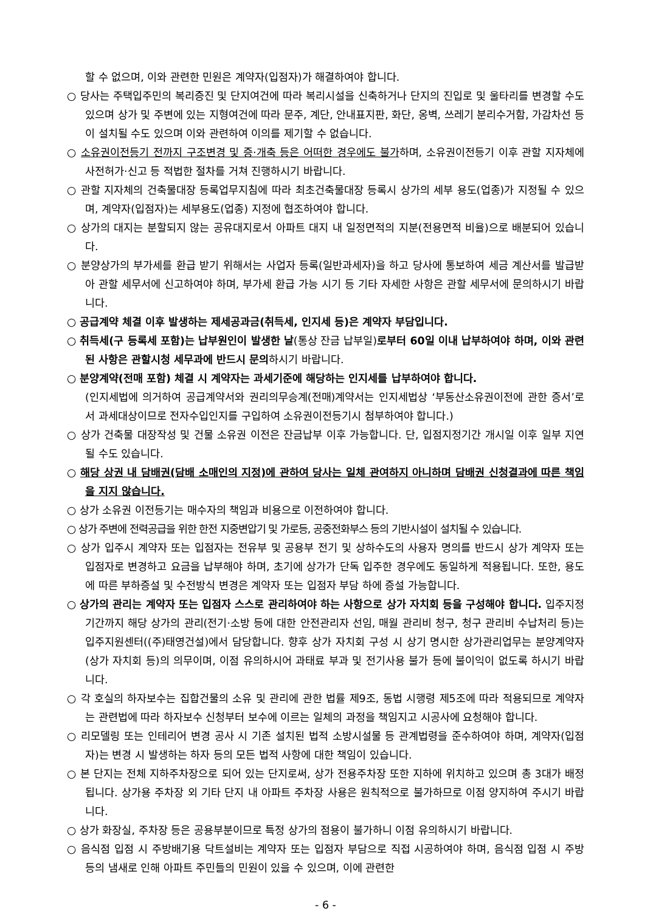할 수 없으며, 이와 관련한 민원은 계약자(입점자)가 해결하여야 합니다.
○ 당사는 주택입주민의 복리증진 및 단지여건에 따라 복리시설을 신축하거나 단지의 진입로 및 울타리를 변경할 수도 있으며 상가 및 주변에 있는 지형여건에 따라 문주, 계단, 안내표지판, 화단, 옹벽, 쓰레기 분리수거함, 가감차선 등이 설치될 수도 있으며 이와 관련하여 이의를 제기할 수 없습니다.
○ 소유권이전등기 전까지 구조변경 및 증·개축 등은 어떠한 경우에도 불가하며, 소유권이전등기 이후 관할 지자체에 사전허가·신고 등 적법한 절차를 거쳐 진행하시기 바랍니다.
○ 관할 지자체의 건축물대장 등록업무지침에 따라 최초건축물대장 등록시 상가의 세부 용도(업종)가 지정될 수 있으며, 계약자(입점자)는 세부용도(업종) 지정에 협조하여야 합니다.
○ 상가의 대지는 분할되지 않는 공유대지로서 아파트 대지 내 일정면적의 지분(전용면적 비율)으로 배분되어 있습니다.
○ 분양상가의 부가세를 환급 받기 위해서는 사업자 등록(일반과세자)을 하고 당사에 통보하여 세금 계산서를 발급받아 관할 세무서에 신고하여야 하며, 부가세 환급 가능 시기 등 기타 자세한 사항은 관할 세무서에 문의하시기 바랍니다.
○ 공급계약 체결 이후 발생하는 제세공과금(취득세, 인지세 등)은 계약자 부담입니다.
○ 취득세(구 등록세 포함)는 납부원인이 발생한 날(통상 잔금 납부일)로부터 60일 이내 납부하여야 하며, 이와 관련된 사항은 관할시청 세무과에 반드시 문의하시기 바랍니다.
○ 분양계약(전매 포함) 체결 시 계약자는 과세기준에 해당하는 인지세를 납부하여야 합니다.
(인지세법에 의거하여 공급계약서와 권리의무승계(전매)계약서는 인지세법상 ‘부동산소유권이전에 관한 증서’로서 과세대상이므로 전자수입인지를 구입하여 소유권이전등기시 첨부하여야 합니다.)
○ 상가 건축물 대장작성 및 건물 소유권 이전은 잔금납부 이후 가능합니다. 단, 입점지정기간 개시일 이후 일부 지연될 수도 있습니다.
○ 해당 상권 내 담배권(담배 소매인의 지정)에 관하여 당사는 일체 관여하지 아니하며 담배권 신청결과에 따른 책임을 지지 않습니다.
○ 상가 소유권 이전등기는 매수자의 책임과 비용으로 이전하여야 합니다.
○ 상가 주변에 전력공급을 위한 한전 지중변압기 및 가로등, 공중전화부스 등의 기반시설이 설치될 수 있습니다.
○ 상가 입주시 계약자 또는 입점자는 전유부 및 공용부 전기 및 상하수도의 사용자 명의를 반드시 상가 계약자 또는 입점자로 변경하고 요금을 납부해야 하며, 초기에 상가가 단독 입주한 경우에도 동일하게 적용됩니다. 또한, 용도에 따른 부하증설 및 수전방식 변경은 계약자 또는 입점자 부담 하에 증설 가능합니다.
○ 상가의 관리는 계약자 또는 입점자 스스로 관리하여야 하는 사항으로 상가 자치회 등을 구성해야 합니다. 입주지정기간까지 해당 상가의 관리(전기·소방 등에 대한 안전관리자 선임, 매월 관리비 청구, 청구 관리비 수납처리 등)는 입주지원센터((주)태영건설)에서 담당합니다. 향후 상가 자치회 구성 시 상기 명시한 상가관리업무는 분양계약자(상가 자치회 등)의 의무이며, 이점 유의하시어 과태료 부과 및 전기사용 불가 등에 불이익이 없도록 하시기 바랍니다.
○ 각 호실의 하자보수는 집합건물의 소유 및 관리에 관한 법률 제9조, 동법 시행령 제5조에 따라 적용되므로 계약자는 관련법에 따라 하자보수 신청부터 보수에 이르는 일체의 과정을 책임지고 시공사에 요청해야 합니다.
○ 리모델링 또는 인테리어 변경 공사 시 기존 설치된 법적 소방시설물 등 관계법령을 준수하여야 하며, 계약자(입점자)는 변경 시 발생하는 하자 등의 모든 법적 사항에 대한 책임이 있습니다.
○ 본 단지는 전체 지하주차장으로 되어 있는 단지로써, 상가 전용주차장 또한 지하에 위치하고 있으며 총 3대가 배정됩니다. 상가용 주차장 외 기타 단지 내 아파트 주차장 사용은 원칙적으로 불가하므로 이점 양지하여 주시기 바랍니다.
○ 상가 화장실, 주차장 등은 공용부분이므로 특정 상가의 점용이 불가하니 이점 유의하시기 바랍니다.
○ 음식점 입점 시 주방배기용 닥트설비는 계약자 또는 입점자 부담으로 직접 시공하여야 하며, 음식점 입점 시 주방 등의 냄새로 인해 아파트 주민들의 민원이 있을 수 있으며, 이에 관련한
- 6 -